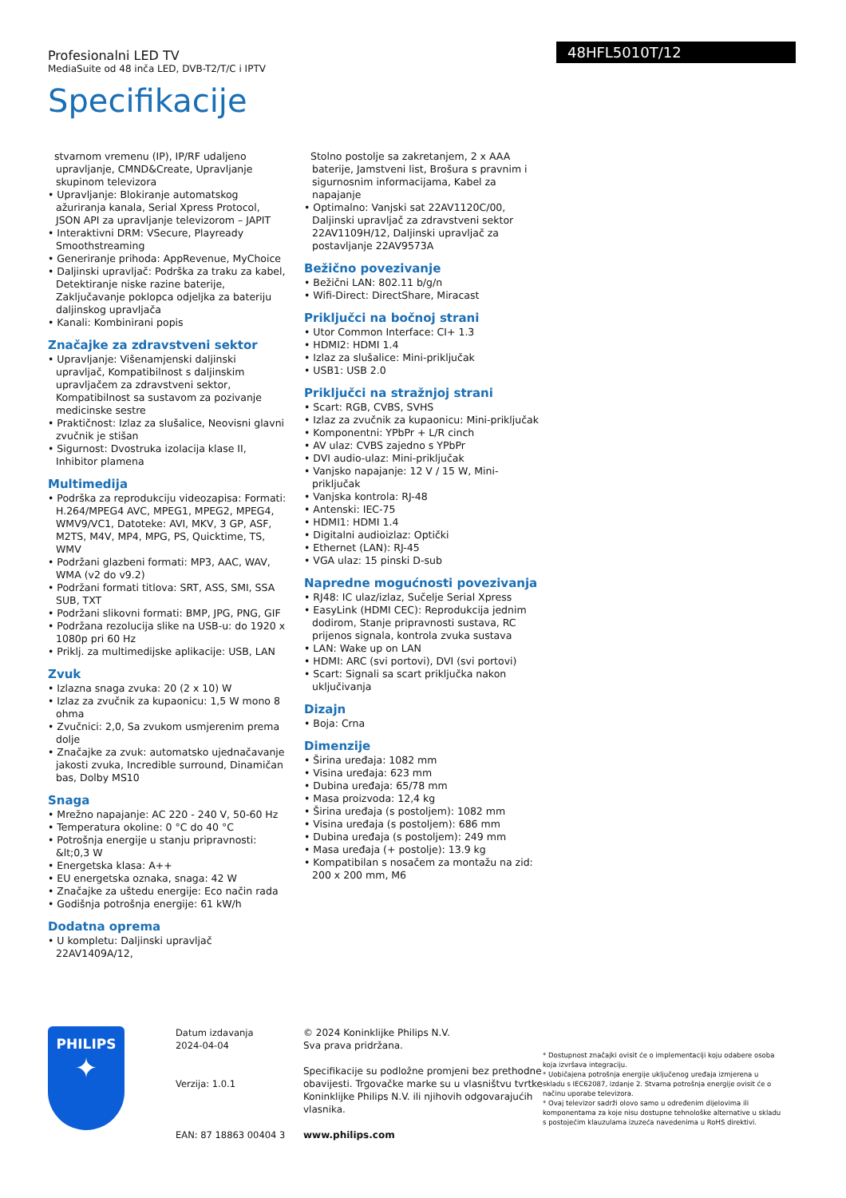Profesionalni LED TV
MediaSuite od 48 inča LED, DVB-T2/T/C i IPTV
Specifikacije
48HFL5010T/12
stvarnom vremenu (IP), IP/RF udaljeno upravljanje, CMND&Create, Upravljanje skupinom televizora
• Upravljanje: Blokiranje automatskog ažuriranja kanala, Serial Xpress Protocol, JSON API za upravljanje televizorom – JAPIT
• Interaktivni DRM: VSecure, Playready Smoothstreaming
• Generiranje prihoda: AppRevenue, MyChoice
• Daljinski upravljač: Podrška za traku za kabel, Detektiranje niske razine baterije, Zaključavanje poklopca odjeljka za bateriju daljinskog upravljača
• Kanali: Kombinirani popis
Značajke za zdravstveni sektor
• Upravljanje: Višenamjenski daljinski upravljač, Kompatibilnost s daljinskim upravljačem za zdravstveni sektor, Kompatibilnost sa sustavom za pozivanje medicinske sestre
• Praktičnost: Izlaz za slušalice, Neovisni glavni zvučnik je stišan
• Sigurnost: Dvostruka izolacija klase II, Inhibitor plamena
Multimedija
• Podrška za reprodukciju videozapisa: Formati: H.264/MPEG4 AVC, MPEG1, MPEG2, MPEG4, WMV9/VC1, Datoteke: AVI, MKV, 3 GP, ASF, M2TS, M4V, MP4, MPG, PS, Quicktime, TS, WMV
• Podržani glazbeni formati: MP3, AAC, WAV, WMA (v2 do v9.2)
• Podržani formati titlova: SRT, ASS, SMI, SSA SUB, TXT
• Podržani slikovni formati: BMP, JPG, PNG, GIF
• Podržana rezolucija slike na USB-u: do 1920 x 1080p pri 60 Hz
• Priklj. za multimedijske aplikacije: USB, LAN
Zvuk
• Izlazna snaga zvuka: 20 (2 x 10) W
• Izlaz za zvučnik za kupaonicu: 1,5 W mono 8 ohma
• Zvučnici: 2,0, Sa zvukom usmjerenim prema dolje
• Značajke za zvuk: automatsko ujednačavanje jakosti zvuka, Incredible surround, Dinamičan bas, Dolby MS10
Snaga
• Mrežno napajanje: AC 220 - 240 V, 50-60 Hz
• Temperatura okoline: 0 °C do 40 °C
• Potrošnja energije u stanju pripravnosti: &lt;0,3 W
• Energetska klasa: A++
• EU energetska oznaka, snaga: 42 W
• Značajke za uštedu energije: Eco način rada
• Godišnja potrošnja energije: 61 kW/h
Dodatna oprema
• U kompletu: Daljinski upravljač 22AV1409A/12,
Stolno postolje sa zakretanjem, 2 x AAA baterije, Jamstveni list, Brošura s pravnim i sigurnosnim informacijama, Kabel za napajanje
• Optimalno: Vanjski sat 22AV1120C/00, Daljinski upravljač za zdravstveni sektor 22AV1109H/12, Daljinski upravljač za postavljanje 22AV9573A
Bežično povezivanje
• Bežični LAN: 802.11 b/g/n
• Wifi-Direct: DirectShare, Miracast
Priključci na bočnoj strani
• Utor Common Interface: CI+ 1.3
• HDMI2: HDMI 1.4
• Izlaz za slušalice: Mini-priključak
• USB1: USB 2.0
Priključci na stražnjoj strani
• Scart: RGB, CVBS, SVHS
• Izlaz za zvučnik za kupaonicu: Mini-priključak
• Komponentni: YPbPr + L/R cinch
• AV ulaz: CVBS zajedno s YPbPr
• DVI audio-ulaz: Mini-priključak
• Vanjsko napajanje: 12 V / 15 W, Mini-priključak
• Vanjska kontrola: RJ-48
• Antenski: IEC-75
• HDMI1: HDMI 1.4
• Digitalni audioizlaz: Optički
• Ethernet (LAN): RJ-45
• VGA ulaz: 15 pinski D-sub
Napredne mogućnosti povezivanja
• RJ48: IC ulaz/izlaz, Sučelje Serial Xpress
• EasyLink (HDMI CEC): Reprodukcija jednim dodirom, Stanje pripravnosti sustava, RC prijenos signala, kontrola zvuka sustava
• LAN: Wake up on LAN
• HDMI: ARC (svi portovi), DVI (svi portovi)
• Scart: Signali sa scart priključka nakon uključivanja
Dizajn
• Boja: Crna
Dimenzije
• Širina uređaja: 1082 mm
• Visina uređaja: 623 mm
• Dubina uređaja: 65/78 mm
• Masa proizvoda: 12,4 kg
• Širina uređaja (s postoljem): 1082 mm
• Visina uređaja (s postoljem): 686 mm
• Dubina uređaja (s postoljem): 249 mm
• Masa uređaja (+ postolje): 13.9 kg
• Kompatibilan s nosačem za montažu na zid: 200 x 200 mm, M6
PHILIPS
✦
Datum izdavanja
2024-04-04
Verzija: 1.0.1
EAN: 87 18863 00404 3
© 2024 Koninklijke Philips N.V.
Sva prava pridržana.
Specifikacije su podložne promjeni bez prethodne obavijesti. Trgovačke marke su u vlasništvu tvrtke Koninklijke Philips N.V. ili njihovih odgovarajućih vlasnika.
www.philips.com
* Dostupnost značajki ovisit će o implementaciji koju odabere osoba koja izvršava integraciju.
* Uobičajena potrošnja energije uključenog uređaja izmjerena u skladu s IEC62087, izdanje 2. Stvarna potrošnja energije ovisit će o načinu uporabe televizora.
* Ovaj televizor sadrži olovo samo u određenim dijelovima ili komponentama za koje nisu dostupne tehnološke alternative u skladu s postojećim klauzulama izuzeća navedenima u RoHS direktivi.